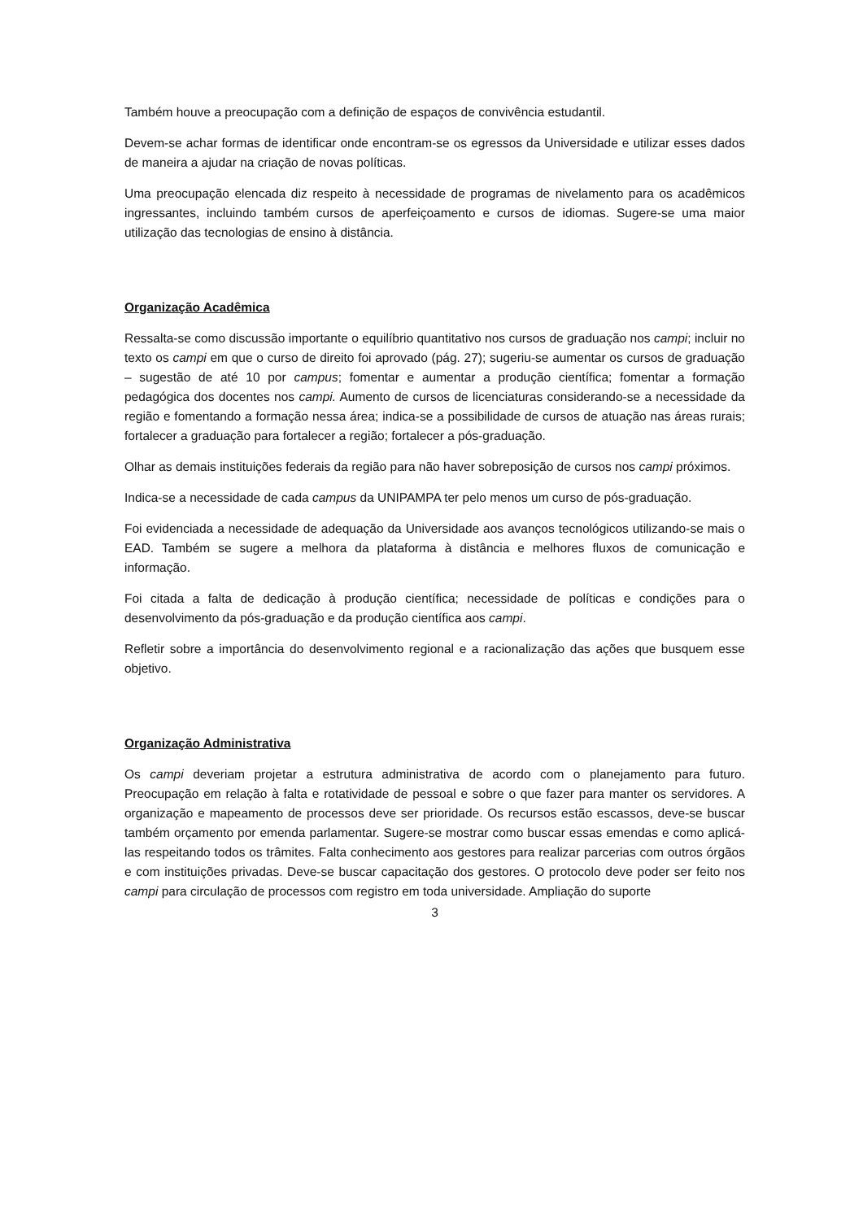Também houve a preocupação com a definição de espaços de convivência estudantil.
Devem-se achar formas de identificar onde encontram-se os egressos da Universidade e utilizar esses dados de maneira a ajudar na criação de novas políticas.
Uma preocupação elencada diz respeito à necessidade de programas de nivelamento para os acadêmicos ingressantes, incluindo também cursos de aperfeiçoamento e cursos de idiomas. Sugere-se uma maior utilização das tecnologias de ensino à distância.
Organização Acadêmica
Ressalta-se como discussão importante o equilíbrio quantitativo nos cursos de graduação nos campi; incluir no texto os campi em que o curso de direito foi aprovado (pág. 27); sugeriu-se aumentar os cursos de graduação – sugestão de até 10 por campus; fomentar e aumentar a produção científica; fomentar a formação pedagógica dos docentes nos campi. Aumento de cursos de licenciaturas considerando-se a necessidade da região e fomentando a formação nessa área; indica-se a possibilidade de cursos de atuação nas áreas rurais; fortalecer a graduação para fortalecer a região; fortalecer a pós-graduação.
Olhar as demais instituições federais da região para não haver sobreposição de cursos nos campi próximos.
Indica-se a necessidade de cada campus da UNIPAMPA ter pelo menos um curso de pós-graduação.
Foi evidenciada a necessidade de adequação da Universidade aos avanços tecnológicos utilizando-se mais o EAD. Também se sugere a melhora da plataforma à distância e melhores fluxos de comunicação e informação.
Foi citada a falta de dedicação à produção científica; necessidade de políticas e condições para o desenvolvimento da pós-graduação e da produção científica aos campi.
Refletir sobre a importância do desenvolvimento regional e a racionalização das ações que busquem esse objetivo.
Organização Administrativa
Os campi deveriam projetar a estrutura administrativa de acordo com o planejamento para futuro. Preocupação em relação à falta e rotatividade de pessoal e sobre o que fazer para manter os servidores. A organização e mapeamento de processos deve ser prioridade. Os recursos estão escassos, deve-se buscar também orçamento por emenda parlamentar. Sugere-se mostrar como buscar essas emendas e como aplicá-las respeitando todos os trâmites. Falta conhecimento aos gestores para realizar parcerias com outros órgãos e com instituições privadas. Deve-se buscar capacitação dos gestores. O protocolo deve poder ser feito nos campi para circulação de processos com registro em toda universidade. Ampliação do suporte
3